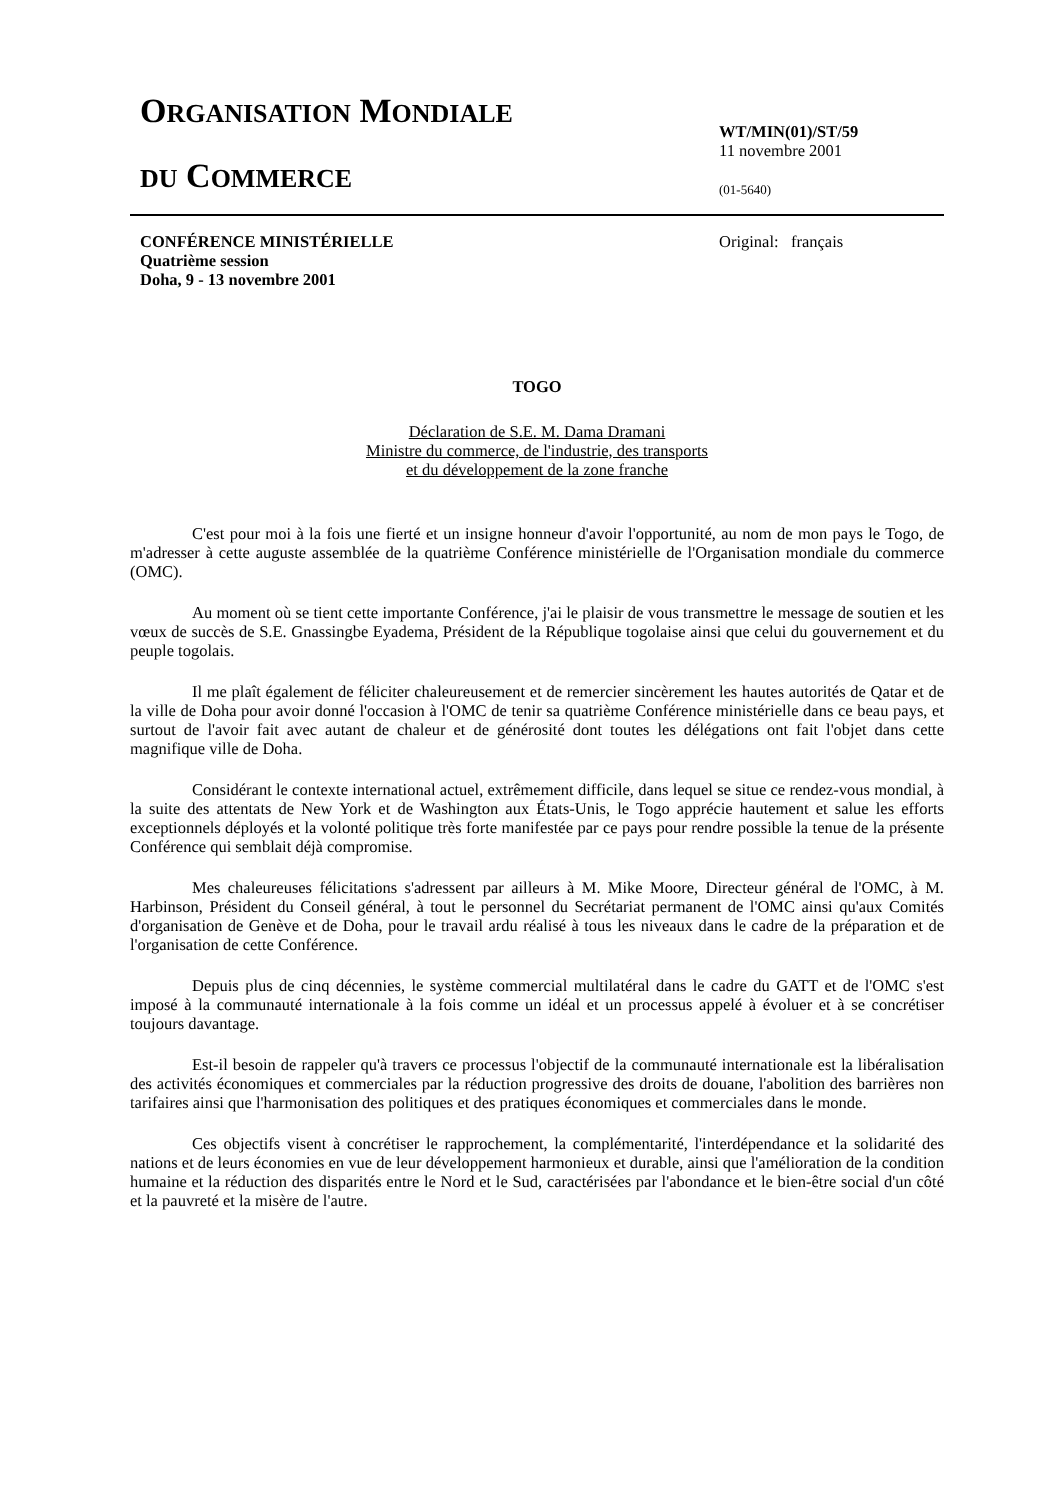ORGANISATION MONDIALE
DU COMMERCE
WT/MIN(01)/ST/59
11 novembre 2001
(01-5640)
CONFÉRENCE MINISTÉRIELLE
Quatrième session
Doha, 9 - 13 novembre 2001
Original: français
TOGO
Déclaration de S.E. M. Dama Dramani
Ministre du commerce, de l'industrie, des transports
et du développement de la zone franche
C'est pour moi à la fois une fierté et un insigne honneur d'avoir l'opportunité, au nom de mon pays le Togo, de m'adresser à cette auguste assemblée de la quatrième Conférence ministérielle de l'Organisation mondiale du commerce (OMC).
Au moment où se tient cette importante Conférence, j'ai le plaisir de vous transmettre le message de soutien et les vœux de succès de S.E. Gnassingbe Eyadema, Président de la République togolaise ainsi que celui du gouvernement et du peuple togolais.
Il me plaît également de féliciter chaleureusement et de remercier sincèrement les hautes autorités de Qatar et de la ville de Doha pour avoir donné l'occasion à l'OMC de tenir sa quatrième Conférence ministérielle dans ce beau pays, et surtout de l'avoir fait avec autant de chaleur et de générosité dont toutes les délégations ont fait l'objet dans cette magnifique ville de Doha.
Considérant le contexte international actuel, extrêmement difficile, dans lequel se situe ce rendez-vous mondial, à la suite des attentats de New York et de Washington aux États-Unis, le Togo apprécie hautement et salue les efforts exceptionnels déployés et la volonté politique très forte manifestée par ce pays pour rendre possible la tenue de la présente Conférence qui semblait déjà compromise.
Mes chaleureuses félicitations s'adressent par ailleurs à M. Mike Moore, Directeur général de l'OMC, à M. Harbinson, Président du Conseil général, à tout le personnel du Secrétariat permanent de l'OMC ainsi qu'aux Comités d'organisation de Genève et de Doha, pour le travail ardu réalisé à tous les niveaux dans le cadre de la préparation et de l'organisation de cette Conférence.
Depuis plus de cinq décennies, le système commercial multilatéral dans le cadre du GATT et de l'OMC s'est imposé à la communauté internationale à la fois comme un idéal et un processus appelé à évoluer et à se concrétiser toujours davantage.
Est-il besoin de rappeler qu'à travers ce processus l'objectif de la communauté internationale est la libéralisation des activités économiques et commerciales par la réduction progressive des droits de douane, l'abolition des barrières non tarifaires ainsi que l'harmonisation des politiques et des pratiques économiques et commerciales dans le monde.
Ces objectifs visent à concrétiser le rapprochement, la complémentarité, l'interdépendance et la solidarité des nations et de leurs économies en vue de leur développement harmonieux et durable, ainsi que l'amélioration de la condition humaine et la réduction des disparités entre le Nord et le Sud, caractérisées par l'abondance et le bien-être social d'un côté et la pauvreté et la misère de l'autre.